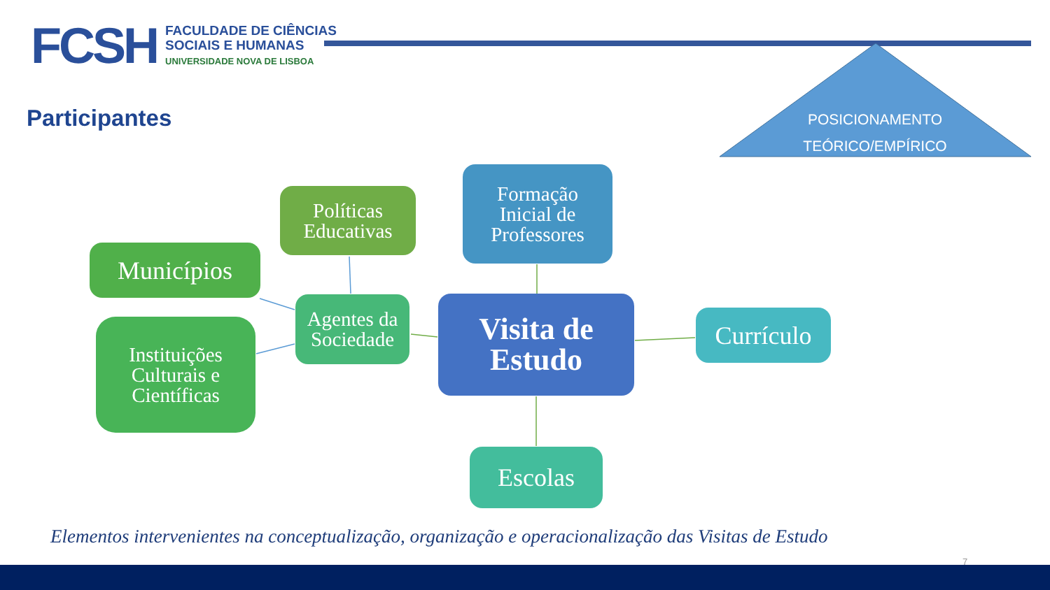FCSH
FACULDADE DE CIÊNCIAS
SOCIAIS E HUMANAS
UNIVERSIDADE NOVA DE LISBOA
POSICIONAMENTO
TEÓRICO/EMPÍRICO
Participantes
Políticas
Educativas
Formação
Inicial de
Professores
Municípios
Agentes da
Sociedade
Visita de
Estudo
Currículo
Instituições
Culturais e
Científicas
Escolas
Elementos intervenientes na conceptualização, organização e operacionalização das Visitas de Estudo
7